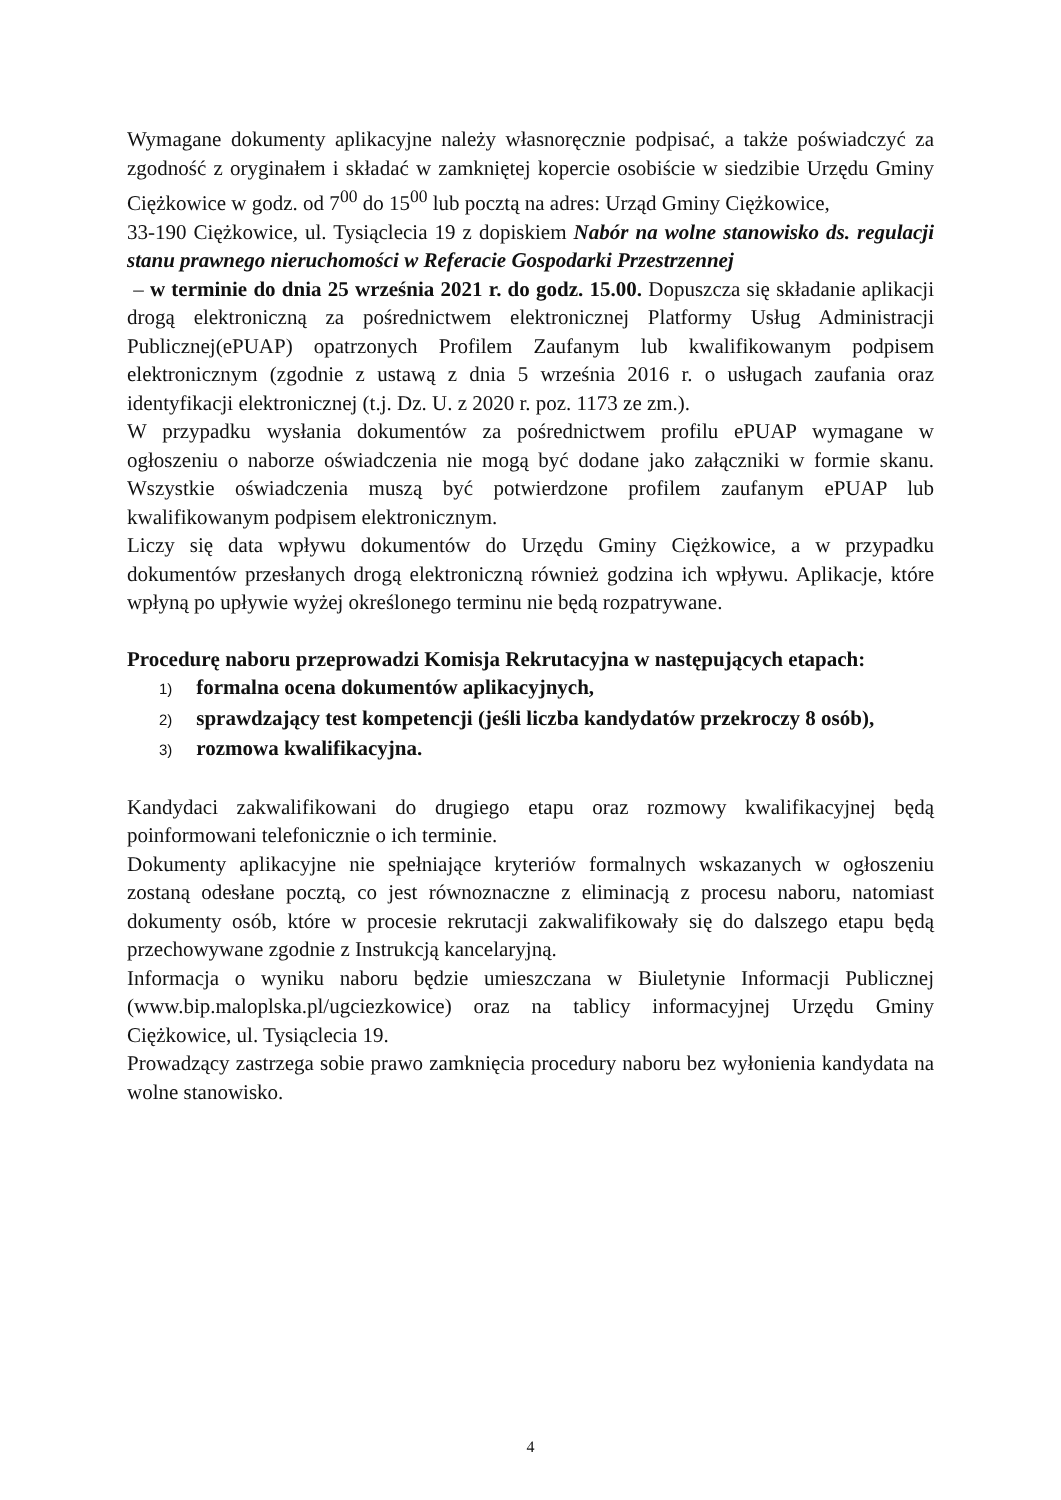Wymagane dokumenty aplikacyjne należy własnoręcznie podpisać, a także poświadczyć za zgodność z oryginałem i składać w zamkniętej kopercie osobiście w siedzibie Urzędu Gminy Ciężkowice w godz. od 7<sup>00</sup> do 15<sup>00</sup> lub pocztą na adres: Urząd Gminy Ciężkowice,
33-190 Ciężkowice, ul. Tysiąclecia 19 z dopiskiem Nabór na wolne stanowisko ds. regulacji stanu prawnego nieruchomości w Referacie Gospodarki Przestrzennej
– w terminie do dnia 25 września 2021 r. do godz. 15.00. Dopuszcza się składanie aplikacji drogą elektroniczną za pośrednictwem elektronicznej Platformy Usług Administracji Publicznej(ePUAP) opatrzonych Profilem Zaufanym lub kwalifikowanym podpisem elektronicznym (zgodnie z ustawą z dnia 5 września 2016 r. o usługach zaufania oraz identyfikacji elektronicznej (t.j. Dz. U. z 2020 r. poz. 1173 ze zm.).
W przypadku wysłania dokumentów za pośrednictwem profilu ePUAP wymagane w ogłoszeniu o naborze oświadczenia nie mogą być dodane jako załączniki w formie skanu. Wszystkie oświadczenia muszą być potwierdzone profilem zaufanym ePUAP lub kwalifikowanym podpisem elektronicznym.
Liczy się data wpływu dokumentów do Urzędu Gminy Ciężkowice, a w przypadku dokumentów przesłanych drogą elektroniczną również godzina ich wpływu. Aplikacje, które wpłyną po upływie wyżej określonego terminu nie będą rozpatrywane.
Procedurę naboru przeprowadzi Komisja Rekrutacyjna w następujących etapach:
1) formalna ocena dokumentów aplikacyjnych,
2) sprawdzający test kompetencji (jeśli liczba kandydatów przekroczy 8 osób),
3) rozmowa kwalifikacyjna.
Kandydaci zakwalifikowani do drugiego etapu oraz rozmowy kwalifikacyjnej będą poinformowani telefonicznie o ich terminie.
Dokumenty aplikacyjne nie spełniające kryteriów formalnych wskazanych w ogłoszeniu zostaną odesłane pocztą, co jest równoznaczne z eliminacją z procesu naboru, natomiast dokumenty osób, które w procesie rekrutacji zakwalifikowały się do dalszego etapu będą przechowywane zgodnie z Instrukcją kancelaryjną.
Informacja o wyniku naboru będzie umieszczana w Biuletynie Informacji Publicznej (www.bip.maloplska.pl/ugciezkowice) oraz na tablicy informacyjnej Urzędu Gminy Ciężkowice, ul. Tysiąclecia 19.
Prowadzący zastrzega sobie prawo zamknięcia procedury naboru bez wyłonienia kandydata na wolne stanowisko.
4